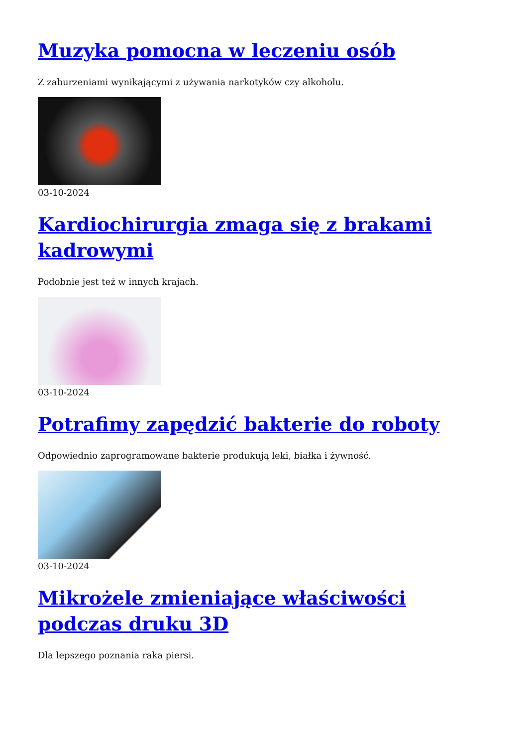Muzyka pomocna w leczeniu osób
Z zaburzeniami wynikającymi z używania narkotyków czy alkoholu.
03-10-2024
Kardiochirurgia zmaga się z brakami kadrowymi
Podobnie jest też w innych krajach.
03-10-2024
Potrafimy zapędzić bakterie do roboty
Odpowiednio zaprogramowane bakterie produkują leki, białka i żywność.
03-10-2024
Mikrożele zmieniające właściwości podczas druku 3D
Dla lepszego poznania raka piersi.